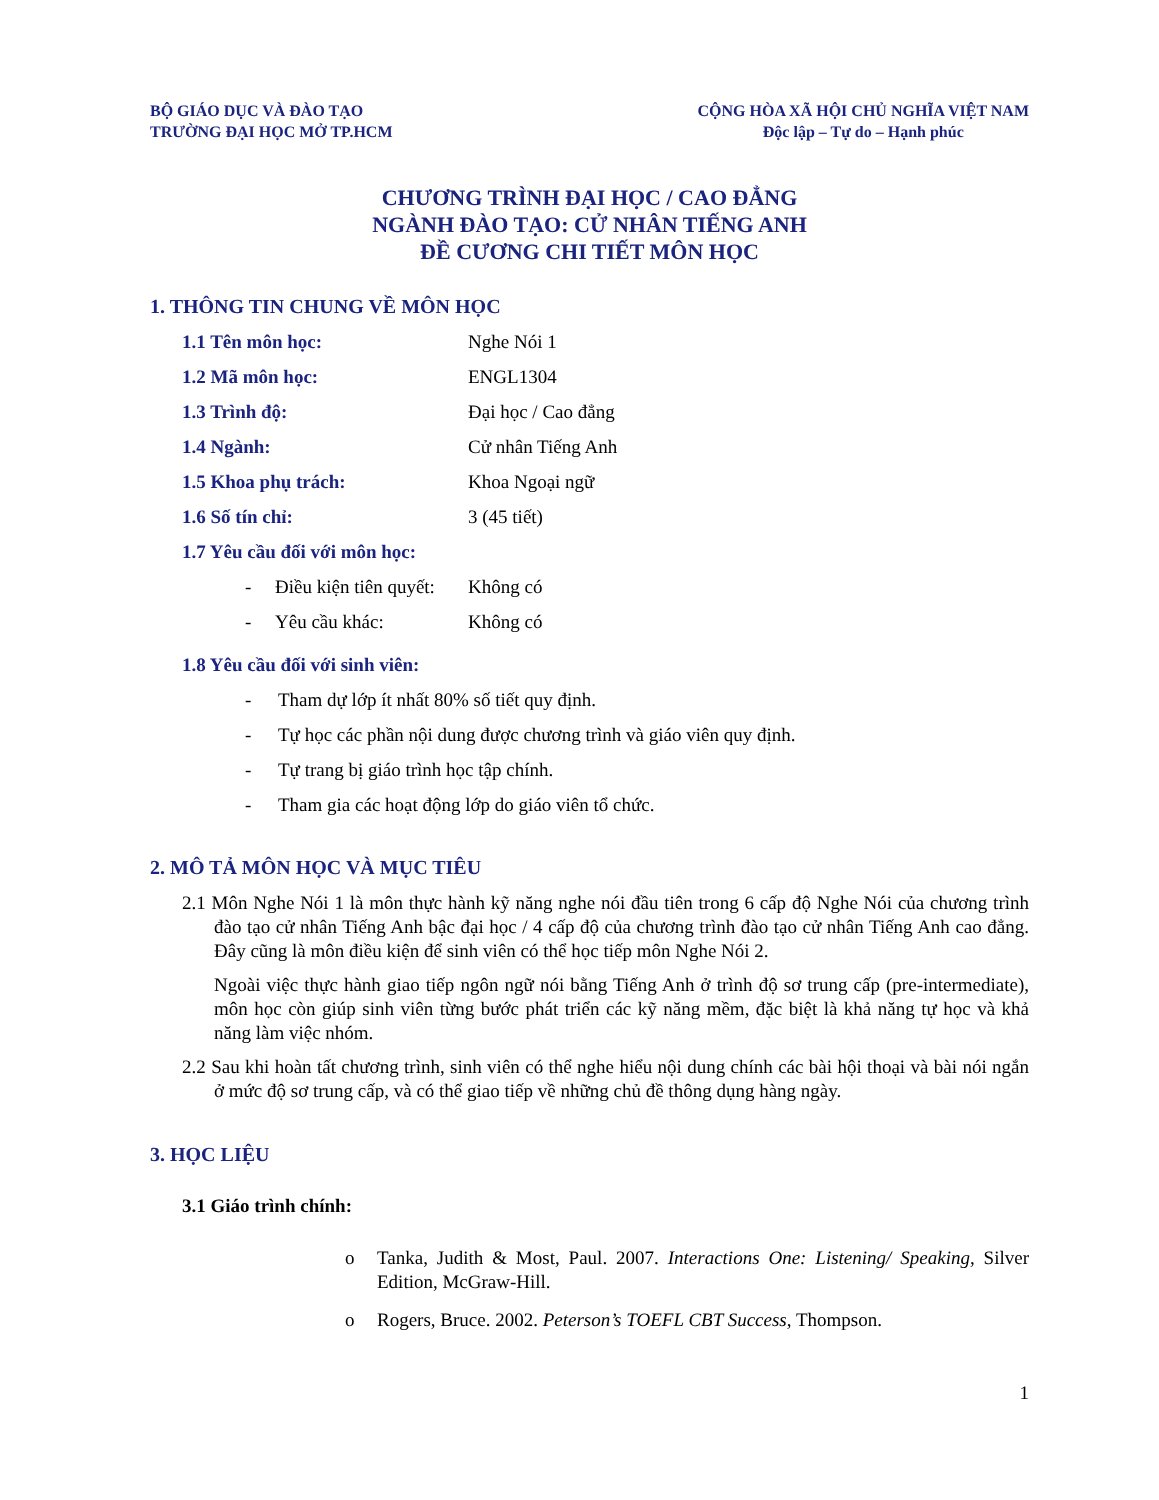BỘ GIÁO DỤC VÀ ĐÀO TẠO
TRƯỜNG ĐẠI HỌC MỞ TP.HCM
CỘNG HÒA XÃ HỘI CHỦ NGHĨA VIỆT NAM
Độc lập – Tự do – Hạnh phúc
CHƯƠNG TRÌNH ĐẠI HỌC / CAO ĐẲNG
NGÀNH ĐÀO TẠO: CỬ NHÂN TIẾNG ANH
ĐỀ CƯƠNG CHI TIẾT MÔN HỌC
1. THÔNG TIN CHUNG VỀ MÔN HỌC
1.1 Tên môn học: Nghe Nói 1
1.2 Mã môn học: ENGL1304
1.3 Trình độ: Đại học / Cao đẳng
1.4 Ngành: Cử nhân Tiếng Anh
1.5 Khoa phụ trách: Khoa Ngoại ngữ
1.6 Số tín chỉ: 3 (45 tiết)
1.7 Yêu cầu đối với môn học:
- Điều kiện tiên quyết:
Không có
- Yêu cầu khác: Không có
1.8 Yêu cầu đối với sinh viên:
- Tham dự lớp ít nhất 80% số tiết quy định.
- Tự học các phần nội dung được chương trình và giáo viên quy định.
- Tự trang bị giáo trình học tập chính.
- Tham gia các hoạt động lớp do giáo viên tổ chức.
2. MÔ TẢ MÔN HỌC VÀ MỤC TIÊU
2.1 Môn Nghe Nói 1 là môn thực hành kỹ năng nghe nói đầu tiên trong 6 cấp độ Nghe Nói của chương trình đào tạo cử nhân Tiếng Anh bậc đại học / 4 cấp độ của chương trình đào tạo cử nhân Tiếng Anh cao đẳng. Đây cũng là môn điều kiện để sinh viên có thể học tiếp môn Nghe Nói 2.
Ngoài việc thực hành giao tiếp ngôn ngữ nói bằng Tiếng Anh ở trình độ sơ trung cấp (pre-intermediate), môn học còn giúp sinh viên từng bước phát triển các kỹ năng mềm, đặc biệt là khả năng tự học và khả năng làm việc nhóm.
2.2 Sau khi hoàn tất chương trình, sinh viên có thể nghe hiểu nội dung chính các bài hội thoại và bài nói ngắn ở mức độ sơ trung cấp, và có thể giao tiếp về những chủ đề thông dụng hàng ngày.
3. HỌC LIỆU
3.1 Giáo trình chính:
o Tanka, Judith & Most, Paul. 2007. Interactions One: Listening/ Speaking, Silver Edition, McGraw-Hill.
o Rogers, Bruce. 2002. Peterson’s TOEFL CBT Success, Thompson.
1